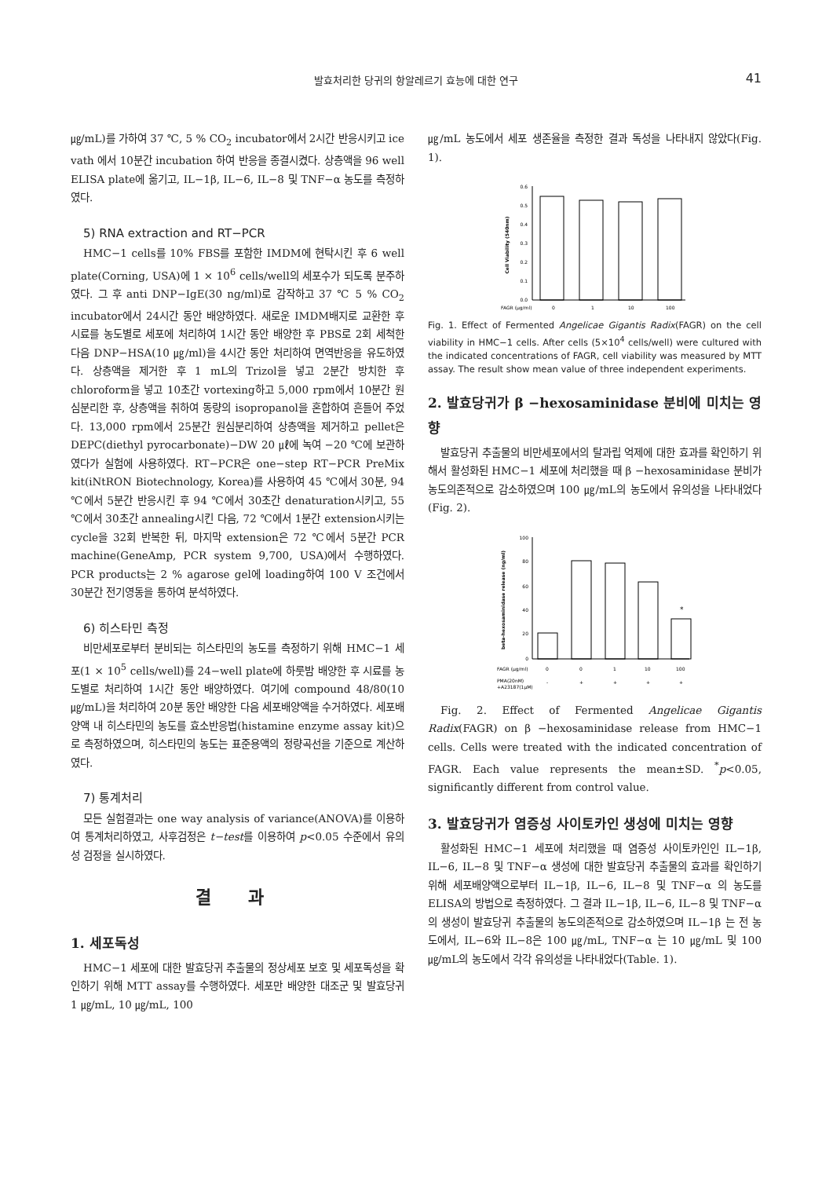발효처리한 당귀의 항알레르기 효능에 대한 연구
41
㎍/mL)를 가하여 37 ℃, 5 % CO<sub>2</sub> incubator에서 2시간 반응시키고 ice vath 에서 10분간 incubation 하여 반응을 종결시켰다. 상층액을 96 well ELISA plate에 옮기고, IL−1β, IL−6, IL−8 및 TNF−α 농도를 측정하였다.
5) RNA extraction and RT−PCR
HMC−1 cells를 10% FBS를 포함한 IMDM에 현탁시킨 후 6 well plate(Corning, USA)에 1 × 10<sup>6</sup> cells/well의 세포수가 되도록 분주하였다. 그 후 anti DNP−IgE(30 ng/ml)로 감작하고 37 ℃ 5 % CO<sub>2</sub> incubator에서 24시간 동안 배양하였다. 새로운 IMDM배지로 교환한 후 시료를 농도별로 세포에 처리하여 1시간 동안 배양한 후 PBS로 2회 세척한 다음 DNP−HSA(10 ㎍/ml)을 4시간 동안 처리하여 면역반응을 유도하였다. 상층액을 제거한 후 1 mL의 Trizol을 넣고 2분간 방치한 후 chloroform을 넣고 10초간 vortexing하고 5,000 rpm에서 10분간 원심분리한 후, 상층액을 취하여 동량의 isopropanol을 혼합하여 흔들어 주었다. 13,000 rpm에서 25분간 원심분리하여 상층액을 제거하고 pellet은 DEPC(diethyl pyrocarbonate)−DW 20 ㎕에 녹여 −20 ℃에 보관하였다가 실험에 사용하였다. RT−PCR은 one−step RT−PCR PreMix kit(iNtRON Biotechnology, Korea)를 사용하여 45 ℃에서 30분, 94 ℃에서 5분간 반응시킨 후 94 ℃에서 30초간 denaturation시키고, 55 ℃에서 30초간 annealing시킨 다음, 72 ℃에서 1분간 extension시키는 cycle을 32회 반복한 뒤, 마지막 extension은 72 ℃에서 5분간 PCR machine(GeneAmp, PCR system 9,700, USA)에서 수행하였다. PCR products는 2 % agarose gel에 loading하여 100 V 조건에서 30분간 전기영동을 통하여 분석하였다.
6) 히스타민 측정
비만세포로부터 분비되는 히스타민의 농도를 측정하기 위해 HMC−1 세포(1 × 10<sup>5</sup> cells/well)를 24−well plate에 하룻밤 배양한 후 시료를 농도별로 처리하여 1시간 동안 배양하였다. 여기에 compound 48/80(10 ㎍/mL)을 처리하여 20분 동안 배양한 다음 세포배양액을 수거하였다. 세포배양액 내 히스타민의 농도를 효소반응법(histamine enzyme assay kit)으로 측정하였으며, 히스타민의 농도는 표준용액의 정량곡선을 기준으로 계산하였다.
7) 통계처리
모든 실험결과는 one way analysis of variance(ANOVA)를 이용하여 통계처리하였고, 사후검정은 t−test를 이용하여 p<0.05 수준에서 유의성 검정을 실시하였다.
결 과
1. 세포독성
HMC−1 세포에 대한 발효당귀 추출물의 정상세포 보호 및 세포독성을 확인하기 위해 MTT assay를 수행하였다. 세포만 배양한 대조군 및 발효당귀 1 ㎍/mL, 10 ㎍/mL, 100
㎍/mL 농도에서 세포 생존율을 측정한 결과 독성을 나타내지 않았다(Fig. 1).
0.6
0.5
0.4
0.3
0.2
0.1
0.0
Cell Viability (540nm)
FAGR (μg/ml)
0
1
10
100
Fig. 1. Effect of Fermented Angelicae Gigantis Radix(FAGR) on the cell viability in HMC−1 cells. After cells (5×10<sup>4</sup> cells/well) were cultured with the indicated concentrations of FAGR, cell viability was measured by MTT assay. The result show mean value of three independent experiments.
2. 발효당귀가 β −hexosaminidase 분비에 미치는 영향
발효당귀 추출물의 비만세포에서의 탈과립 억제에 대한 효과를 확인하기 위해서 활성화된 HMC−1 세포에 처리했을 때 β −hexosaminidase 분비가 농도의존적으로 감소하였으며 100 ㎍/mL의 농도에서 유의성을 나타내었다(Fig. 2).
100
80
60
40
20
0
beta-hexosaminidase release (ng/ml)
*
FAGR (μg/ml)
0
0
1
10
100
PMA(20nM)
+A23187(1μM)
-
+
+
+
+
Fig. 2. Effect of Fermented Angelicae Gigantis Radix(FAGR) on β −hexosaminidase release from HMC−1 cells. Cells were treated with the indicated concentration of FAGR. Each value represents the mean±SD. <sup>*</sup>p<0.05, significantly different from control value.
3. 발효당귀가 염증성 사이토카인 생성에 미치는 영향
활성화된 HMC−1 세포에 처리했을 때 염증성 사이토카인인 IL−1β, IL−6, IL−8 및 TNF−α 생성에 대한 발효당귀 추출물의 효과를 확인하기 위해 세포배양액으로부터 IL−1β, IL−6, IL−8 및 TNF−α 의 농도를 ELISA의 방법으로 측정하였다. 그 결과 IL−1β, IL−6, IL−8 및 TNF−α 의 생성이 발효당귀 추출물의 농도의존적으로 감소하였으며 IL−1β 는 전 농도에서, IL−6와 IL−8은 100 ㎍/mL, TNF−α 는 10 ㎍/mL 및 100 ㎍/mL의 농도에서 각각 유의성을 나타내었다(Table. 1).